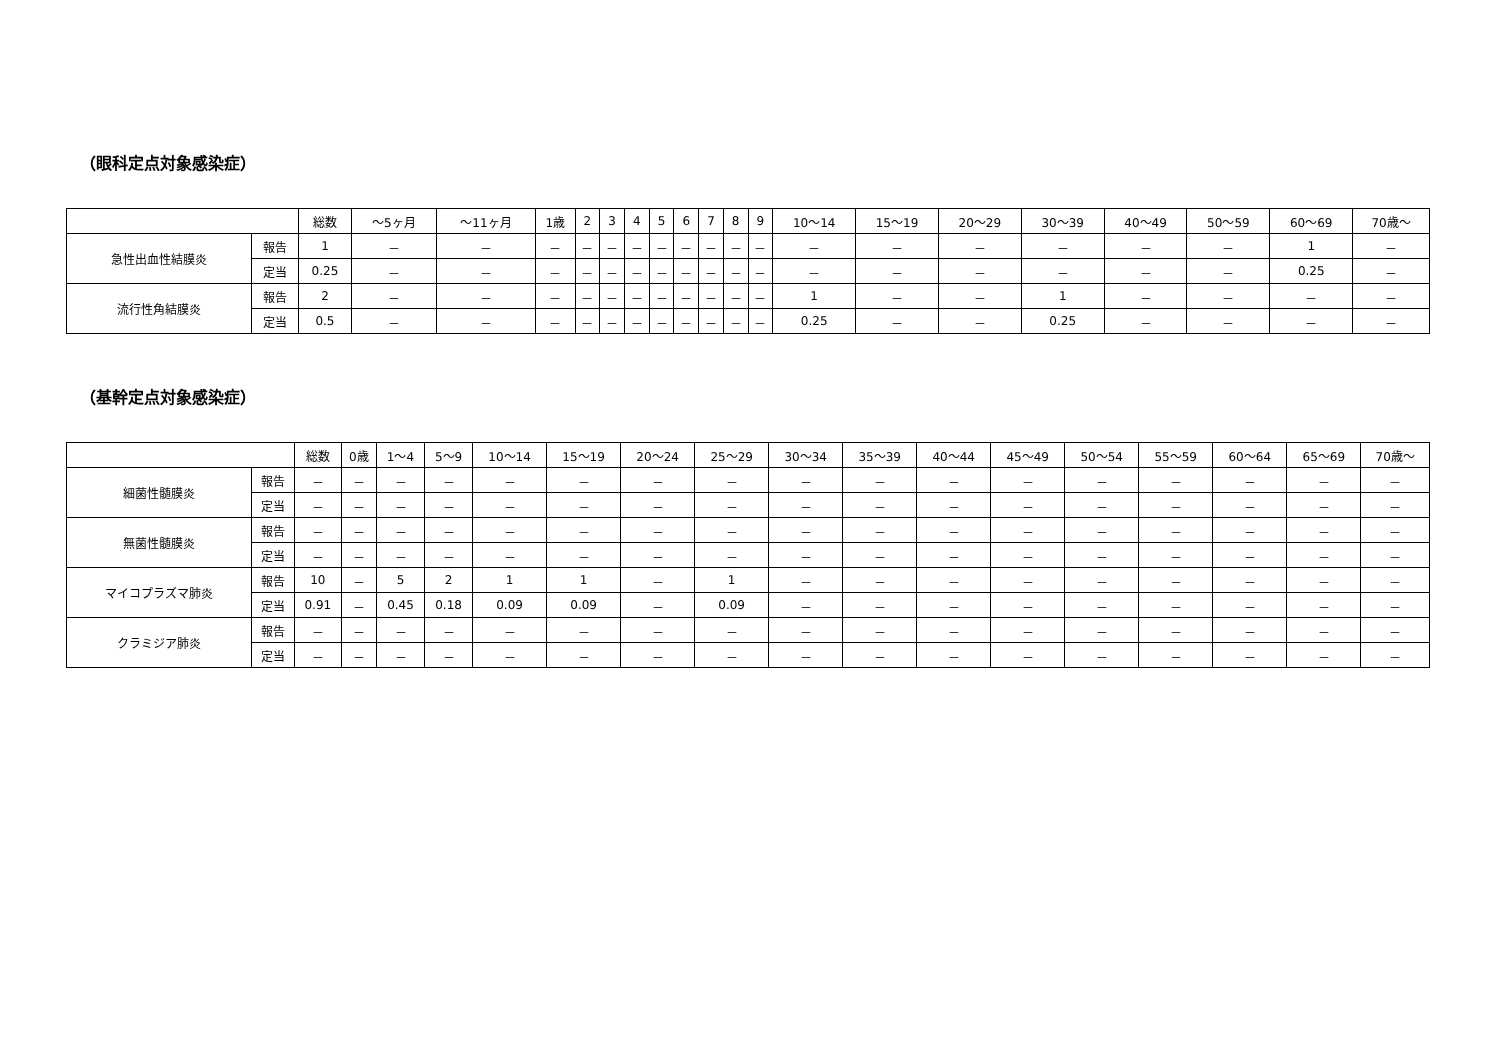（眼科定点対象感染症）
| | | 総数 | ～5ヶ月 | ～11ヶ月 | 1歳 | 2 | 3 | 4 | 5 | 6 | 7 | 8 | 9 | 10～14 | 15～19 | 20～29 | 30～39 | 40～49 | 50～59 | 60～69 | 70歳～ |
| --- | --- | --- | --- | --- | --- | --- | --- | --- | --- | --- | --- | --- | --- | --- | --- | --- | --- | --- | --- | --- | --- |
| 急性出血性結膜炎 | 報告 | 1 | － | － | － | － | － | － | － | － | － | － | － | － | － | － | － | － | － | 1 | － |
| | 定当 | 0.25 | － | － | － | － | － | － | － | － | － | － | － | － | － | － | － | － | － | 0.25 | － |
| 流行性角結膜炎 | 報告 | 2 | － | － | － | － | － | － | － | － | － | － | － | 1 | － | － | 1 | － | － | － | － |
| | 定当 | 0.5 | － | － | － | － | － | － | － | － | － | － | － | 0.25 | － | － | 0.25 | － | － | － | － |
（基幹定点対象感染症）
| | | 総数 | 0歳 | 1～4 | 5～9 | 10～14 | 15～19 | 20～24 | 25～29 | 30～34 | 35～39 | 40～44 | 45～49 | 50～54 | 55～59 | 60～64 | 65～69 | 70歳～ |
| --- | --- | --- | --- | --- | --- | --- | --- | --- | --- | --- | --- | --- | --- | --- | --- | --- | --- | --- |
| 細菌性髄膜炎 | 報告 | － | － | － | － | － | － | － | － | － | － | － | － | － | － | － | － | － |
| | 定当 | － | － | － | － | － | － | － | － | － | － | － | － | － | － | － | － | － |
| 無菌性髄膜炎 | 報告 | － | － | － | － | － | － | － | － | － | － | － | － | － | － | － | － | － |
| | 定当 | － | － | － | － | － | － | － | － | － | － | － | － | － | － | － | － | － |
| マイコプラズマ肺炎 | 報告 | 10 | － | 5 | 2 | 1 | 1 | － | 1 | － | － | － | － | － | － | － | － | － |
| | 定当 | 0.91 | － | 0.45 | 0.18 | 0.09 | 0.09 | － | 0.09 | － | － | － | － | － | － | － | － | － |
| クラミジア肺炎 | 報告 | － | － | － | － | － | － | － | － | － | － | － | － | － | － | － | － | － |
| | 定当 | － | － | － | － | － | － | － | － | － | － | － | － | － | － | － | － | － |